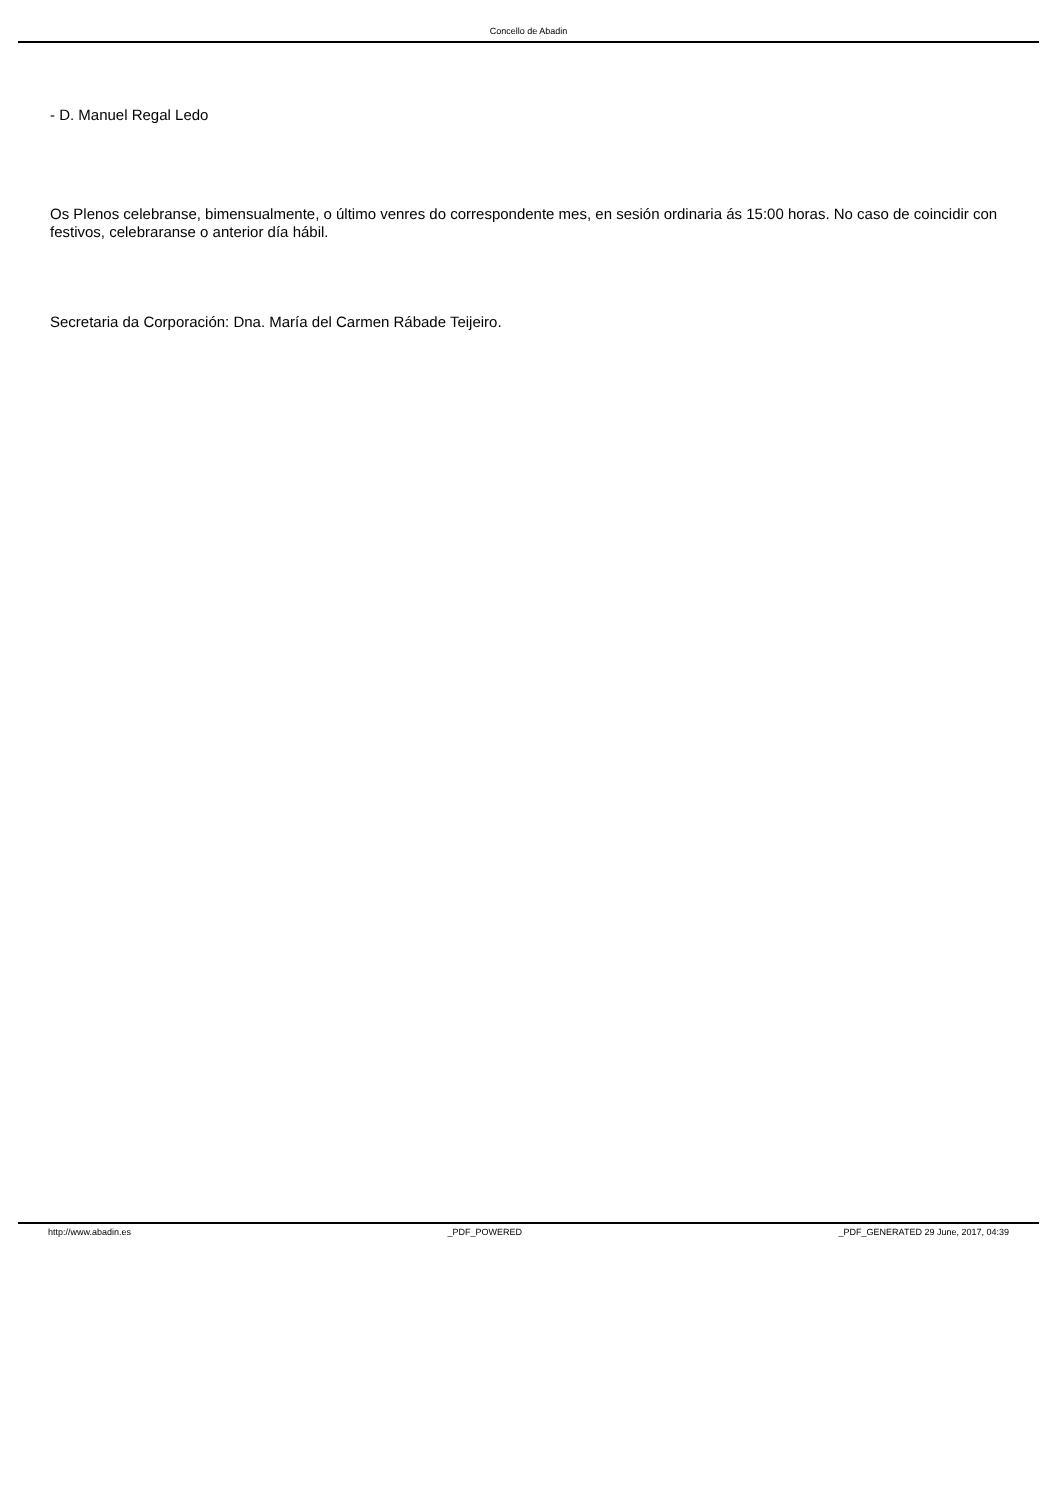Concello de Abadin
- D. Manuel Regal Ledo
Os Plenos celebranse, bimensualmente, o último venres do correspondente mes, en sesión ordinaria ás 15:00 horas. No caso de coincidir con festivos, celebraranse o anterior día hábil.
Secretaria da Corporación: Dna. María del Carmen Rábade Teijeiro.
http://www.abadin.es _PDF_POWERED _PDF_GENERATED 29 June, 2017, 04:39